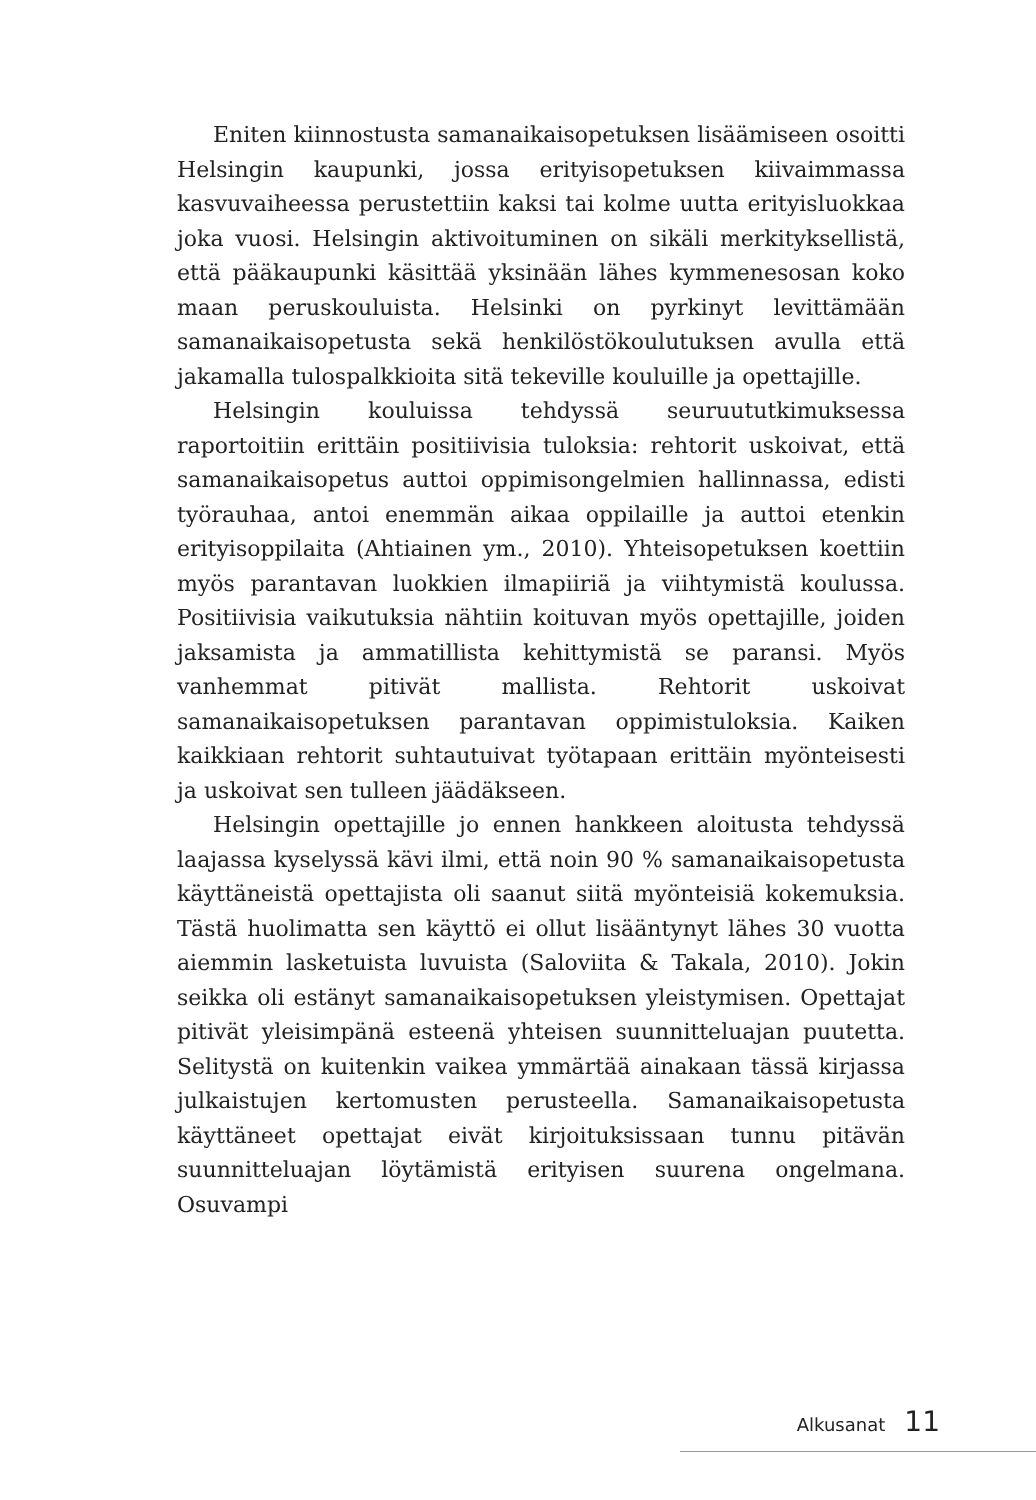Eniten kiinnostusta samanaikaisopetuksen lisäämiseen osoitti Helsingin kaupunki, jossa erityisopetuksen kiivaimmassa kasvuvaiheessa perustettiin kaksi tai kolme uutta erityisluokkaa joka vuosi. Helsingin aktivoituminen on sikäli merkityksellistä, että pääkaupunki käsittää yksinään lähes kymmenesosan koko maan peruskouluista. Helsinki on pyrkinyt levittämään samanaikaisopetusta sekä henkilöstökoulutuksen avulla että jakamalla tulospalkkioita sitä tekeville kouluille ja opettajille.
Helsingin kouluissa tehdyssä seuruututkimuksessa raportoitiin erittäin positiivisia tuloksia: rehtorit uskoivat, että samanaikaisopetus auttoi oppimisongelmien hallinnassa, edisti työrauhaa, antoi enemmän aikaa oppilaille ja auttoi etenkin erityisoppilaita (Ahtiainen ym., 2010). Yhteisopetuksen koettiin myös parantavan luokkien ilmapiiriä ja viihtymistä koulussa. Positiivisia vaikutuksia nähtiin koituvan myös opettajille, joiden jaksamista ja ammatillista kehittymistä se paransi. Myös vanhemmat pitivät mallista. Rehtorit uskoivat samanaikaisopetuksen parantavan oppimistuloksia. Kaiken kaikkiaan rehtorit suhtautuivat työtapaan erittäin myönteisesti ja uskoivat sen tulleen jäädäkseen.
Helsingin opettajille jo ennen hankkeen aloitusta tehdyssä laajassa kyselyssä kävi ilmi, että noin 90 % samanaikaisopetusta käyttäneistä opettajista oli saanut siitä myönteisiä kokemuksia. Tästä huolimatta sen käyttö ei ollut lisääntynyt lähes 30 vuotta aiemmin lasketuista luvuista (Saloviita & Takala, 2010). Jokin seikka oli estänyt samanaikaisopetuksen yleistymisen. Opettajat pitivät yleisimpänä esteenä yhteisen suunnitteluajan puutetta. Selitystä on kuitenkin vaikea ymmärtää ainakaan tässä kirjassa julkaistujen kertomusten perusteella. Samanaikaisopetusta käyttäneet opettajat eivät kirjoituksissaan tunnu pitävän suunnitteluajan löytämistä erityisen suurena ongelmana. Osuvampi
Alkusanat 11